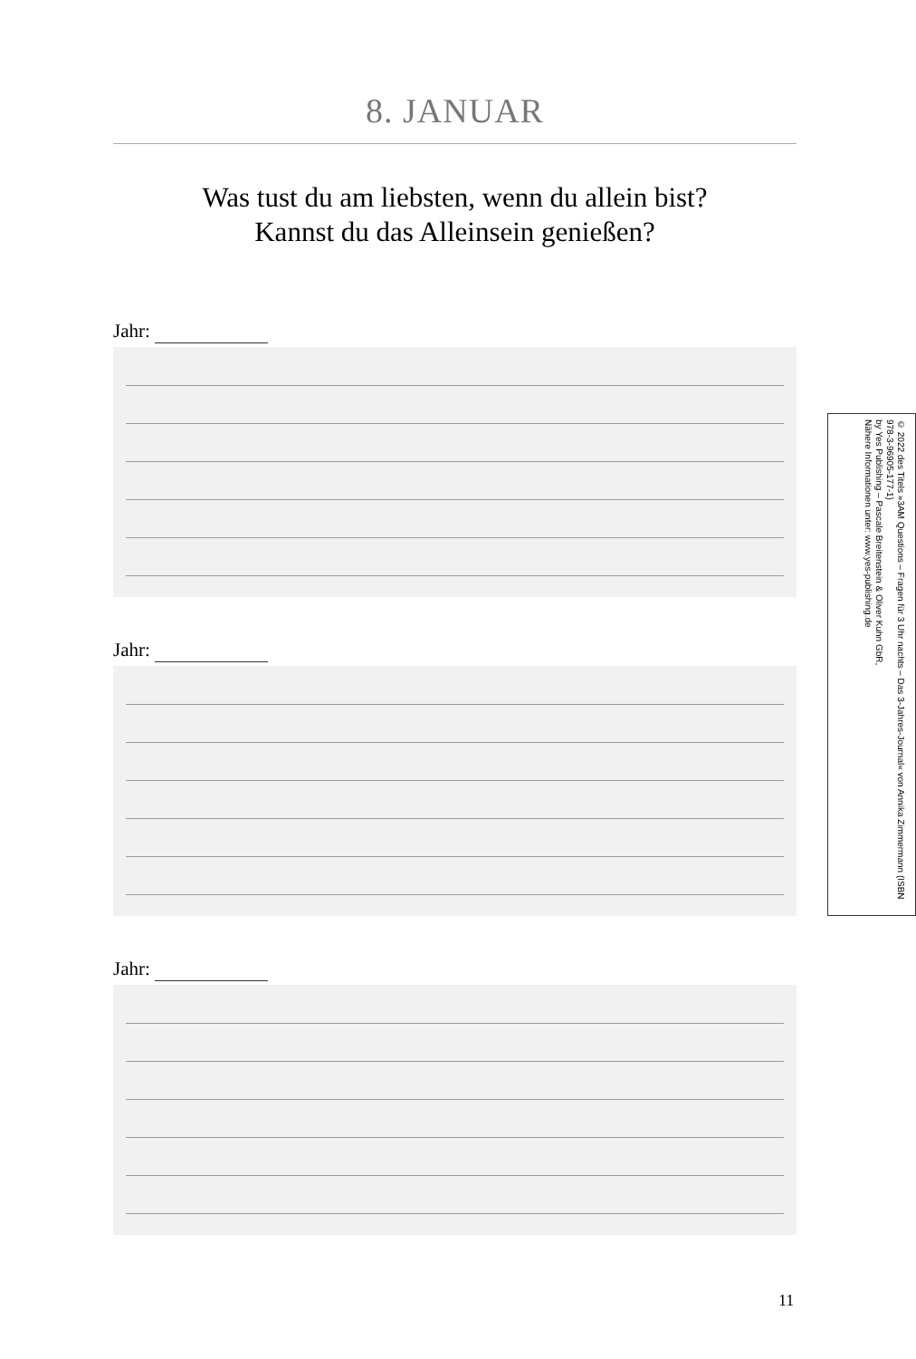8. JANUAR
Was tust du am liebsten, wenn du allein bist?
Kannst du das Alleinsein genießen?
Jahr:
Jahr:
Jahr:
© 2022 des Titels »3AM Questions – Fragen für 3 Uhr nachts – Das 3-Jahres-Journal« von Annika Zimmermann (ISBN 978-3-96905-177-1)
by Yes Publishing – Pascale Breitenstein & Oliver Kuhn GbR,
Nähere Informationen unter: www.yes-publishing.de
11